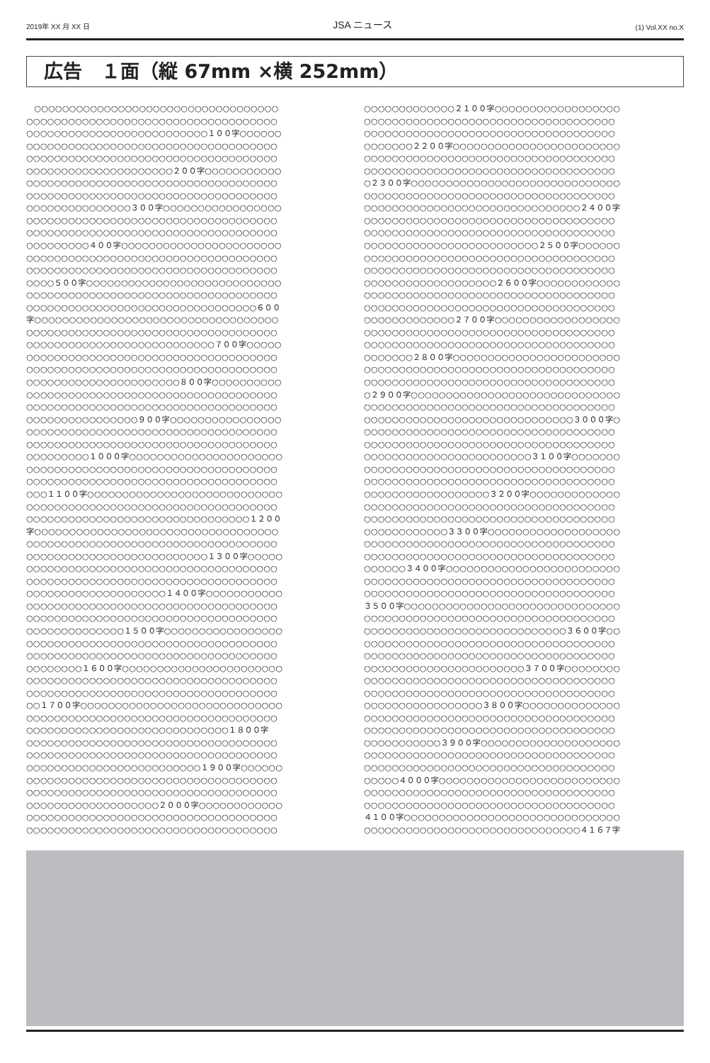2019年 XX 月 XX 日 JSA ニュース (1) Vol.XX no.X
広告　１面（縦 67mm ×横 252mm）
　○○○○○○○○○○○○○○○○○○○○○○○○○○○○○○○○○○○
○○○○○○○○○○○○○○○○○○○○○○○○○○○○○○○○○○○○
○○○○○○○○○○○○○○○○○○○○○○○○○○１００字○○○○○○
○○○○○○○○○○○○○○○○○○○○○○○○○○○○○○○○○○○○
○○○○○○○○○○○○○○○○○○○○○○○○○○○○○○○○○○○○
○○○○○○○○○○○○○○○○○○○○○２００字○○○○○○○○○○○
○○○○○○○○○○○○○○○○○○○○○○○○○○○○○○○○○○○○
○○○○○○○○○○○○○○○○○○○○○○○○○○○○○○○○○○○○
○○○○○○○○○○○○○○○３００字○○○○○○○○○○○○○○○○○
○○○○○○○○○○○○○○○○○○○○○○○○○○○○○○○○○○○○
○○○○○○○○○○○○○○○○○○○○○○○○○○○○○○○○○○○○
○○○○○○○○○４００字○○○○○○○○○○○○○○○○○○○○○○○
○○○○○○○○○○○○○○○○○○○○○○○○○○○○○○○○○○○○
○○○○○○○○○○○○○○○○○○○○○○○○○○○○○○○○○○○○
○○○○５００字○○○○○○○○○○○○○○○○○○○○○○○○○○○○
○○○○○○○○○○○○○○○○○○○○○○○○○○○○○○○○○○○○
○○○○○○○○○○○○○○○○○○○○○○○○○○○○○○○○○６００
字○○○○○○○○○○○○○○○○○○○○○○○○○○○○○○○○○○○
○○○○○○○○○○○○○○○○○○○○○○○○○○○○○○○○○○○○
○○○○○○○○○○○○○○○○○○○○○○○○○○○７００字○○○○○
○○○○○○○○○○○○○○○○○○○○○○○○○○○○○○○○○○○○
○○○○○○○○○○○○○○○○○○○○○○○○○○○○○○○○○○○○
○○○○○○○○○○○○○○○○○○○○○○８００字○○○○○○○○○○
○○○○○○○○○○○○○○○○○○○○○○○○○○○○○○○○○○○○
○○○○○○○○○○○○○○○○○○○○○○○○○○○○○○○○○○○○
○○○○○○○○○○○○○○○○９００字○○○○○○○○○○○○○○○○
○○○○○○○○○○○○○○○○○○○○○○○○○○○○○○○○○○○○
○○○○○○○○○○○○○○○○○○○○○○○○○○○○○○○○○○○○
○○○○○○○○○１０００字○○○○○○○○○○○○○○○○○○○○○○
○○○○○○○○○○○○○○○○○○○○○○○○○○○○○○○○○○○○
○○○○○○○○○○○○○○○○○○○○○○○○○○○○○○○○○○○○
○○○１１００字○○○○○○○○○○○○○○○○○○○○○○○○○○○○
○○○○○○○○○○○○○○○○○○○○○○○○○○○○○○○○○○○○
○○○○○○○○○○○○○○○○○○○○○○○○○○○○○○○○１２００
字○○○○○○○○○○○○○○○○○○○○○○○○○○○○○○○○○○○
○○○○○○○○○○○○○○○○○○○○○○○○○○○○○○○○○○○○
○○○○○○○○○○○○○○○○○○○○○○○○○○１３００字○○○○○
○○○○○○○○○○○○○○○○○○○○○○○○○○○○○○○○○○○○
○○○○○○○○○○○○○○○○○○○○○○○○○○○○○○○○○○○○
○○○○○○○○○○○○○○○○○○○○１４００字○○○○○○○○○○○
○○○○○○○○○○○○○○○○○○○○○○○○○○○○○○○○○○○○
○○○○○○○○○○○○○○○○○○○○○○○○○○○○○○○○○○○○
○○○○○○○○○○○○○○１５００字○○○○○○○○○○○○○○○○○
○○○○○○○○○○○○○○○○○○○○○○○○○○○○○○○○○○○○
○○○○○○○○○○○○○○○○○○○○○○○○○○○○○○○○○○○○
○○○○○○○○１６００字○○○○○○○○○○○○○○○○○○○○○○○
○○○○○○○○○○○○○○○○○○○○○○○○○○○○○○○○○○○○
○○○○○○○○○○○○○○○○○○○○○○○○○○○○○○○○○○○○
○○１７００字○○○○○○○○○○○○○○○○○○○○○○○○○○○○○
○○○○○○○○○○○○○○○○○○○○○○○○○○○○○○○○○○○○
○○○○○○○○○○○○○○○○○○○○○○○○○○○○○１８００字
○○○○○○○○○○○○○○○○○○○○○○○○○○○○○○○○○○○○
○○○○○○○○○○○○○○○○○○○○○○○○○○○○○○○○○○○○
○○○○○○○○○○○○○○○○○○○○○○○○○１９００字○○○○○○
○○○○○○○○○○○○○○○○○○○○○○○○○○○○○○○○○○○○
○○○○○○○○○○○○○○○○○○○○○○○○○○○○○○○○○○○○
○○○○○○○○○○○○○○○○○○○２０００字○○○○○○○○○○○○
○○○○○○○○○○○○○○○○○○○○○○○○○○○○○○○○○○○○
○○○○○○○○○○○○○○○○○○○○○○○○○○○○○○○○○○○○
○○○○○○○○○○○○○２１００字○○○○○○○○○○○○○○○○○○
○○○○○○○○○○○○○○○○○○○○○○○○○○○○○○○○○○○○
○○○○○○○○○○○○○○○○○○○○○○○○○○○○○○○○○○○○
○○○○○○○２２００字○○○○○○○○○○○○○○○○○○○○○○○○
○○○○○○○○○○○○○○○○○○○○○○○○○○○○○○○○○○○○
○○○○○○○○○○○○○○○○○○○○○○○○○○○○○○○○○○○○
○２３００字○○○○○○○○○○○○○○○○○○○○○○○○○○○○○○
○○○○○○○○○○○○○○○○○○○○○○○○○○○○○○○○○○○○
○○○○○○○○○○○○○○○○○○○○○○○○○○○○○○○２４００字
○○○○○○○○○○○○○○○○○○○○○○○○○○○○○○○○○○○○
○○○○○○○○○○○○○○○○○○○○○○○○○○○○○○○○○○○○
○○○○○○○○○○○○○○○○○○○○○○○○○２５００字○○○○○○
○○○○○○○○○○○○○○○○○○○○○○○○○○○○○○○○○○○○
○○○○○○○○○○○○○○○○○○○○○○○○○○○○○○○○○○○○
○○○○○○○○○○○○○○○○○○○２６００字○○○○○○○○○○○○
○○○○○○○○○○○○○○○○○○○○○○○○○○○○○○○○○○○○
○○○○○○○○○○○○○○○○○○○○○○○○○○○○○○○○○○○○
○○○○○○○○○○○○○２７００字○○○○○○○○○○○○○○○○○○
○○○○○○○○○○○○○○○○○○○○○○○○○○○○○○○○○○○○
○○○○○○○○○○○○○○○○○○○○○○○○○○○○○○○○○○○○
○○○○○○○２８００字○○○○○○○○○○○○○○○○○○○○○○○○
○○○○○○○○○○○○○○○○○○○○○○○○○○○○○○○○○○○○
○○○○○○○○○○○○○○○○○○○○○○○○○○○○○○○○○○○○
○２９００字○○○○○○○○○○○○○○○○○○○○○○○○○○○○○○
○○○○○○○○○○○○○○○○○○○○○○○○○○○○○○○○○○○○
○○○○○○○○○○○○○○○○○○○○○○○○○○○○○○３０００字○
○○○○○○○○○○○○○○○○○○○○○○○○○○○○○○○○○○○○
○○○○○○○○○○○○○○○○○○○○○○○○○○○○○○○○○○○○
○○○○○○○○○○○○○○○○○○○○○○○○３１００字○○○○○○○
○○○○○○○○○○○○○○○○○○○○○○○○○○○○○○○○○○○○
○○○○○○○○○○○○○○○○○○○○○○○○○○○○○○○○○○○○
○○○○○○○○○○○○○○○○○○３２００字○○○○○○○○○○○○○
○○○○○○○○○○○○○○○○○○○○○○○○○○○○○○○○○○○○
○○○○○○○○○○○○○○○○○○○○○○○○○○○○○○○○○○○○
○○○○○○○○○○○○３３００字○○○○○○○○○○○○○○○○○○○
○○○○○○○○○○○○○○○○○○○○○○○○○○○○○○○○○○○○
○○○○○○○○○○○○○○○○○○○○○○○○○○○○○○○○○○○○
○○○○○○３４００字○○○○○○○○○○○○○○○○○○○○○○○○○
○○○○○○○○○○○○○○○○○○○○○○○○○○○○○○○○○○○○
○○○○○○○○○○○○○○○○○○○○○○○○○○○○○○○○○○○○
３５００字○○○○○○○○○○○○○○○○○○○○○○○○○○○○○○○
○○○○○○○○○○○○○○○○○○○○○○○○○○○○○○○○○○○○
○○○○○○○○○○○○○○○○○○○○○○○○○○○○○３６００字○○
○○○○○○○○○○○○○○○○○○○○○○○○○○○○○○○○○○○○
○○○○○○○○○○○○○○○○○○○○○○○○○○○○○○○○○○○○
○○○○○○○○○○○○○○○○○○○○○○○３７００字○○○○○○○○
○○○○○○○○○○○○○○○○○○○○○○○○○○○○○○○○○○○○
○○○○○○○○○○○○○○○○○○○○○○○○○○○○○○○○○○○○
○○○○○○○○○○○○○○○○○３８００字○○○○○○○○○○○○○○
○○○○○○○○○○○○○○○○○○○○○○○○○○○○○○○○○○○○
○○○○○○○○○○○○○○○○○○○○○○○○○○○○○○○○○○○○
○○○○○○○○○○○３９００字○○○○○○○○○○○○○○○○○○○○
○○○○○○○○○○○○○○○○○○○○○○○○○○○○○○○○○○○○
○○○○○○○○○○○○○○○○○○○○○○○○○○○○○○○○○○○○
○○○○○４０００字○○○○○○○○○○○○○○○○○○○○○○○○○○
○○○○○○○○○○○○○○○○○○○○○○○○○○○○○○○○○○○○
○○○○○○○○○○○○○○○○○○○○○○○○○○○○○○○○○○○○
４１００字○○○○○○○○○○○○○○○○○○○○○○○○○○○○○○○
○○○○○○○○○○○○○○○○○○○○○○○○○○○○○○○４１６７字